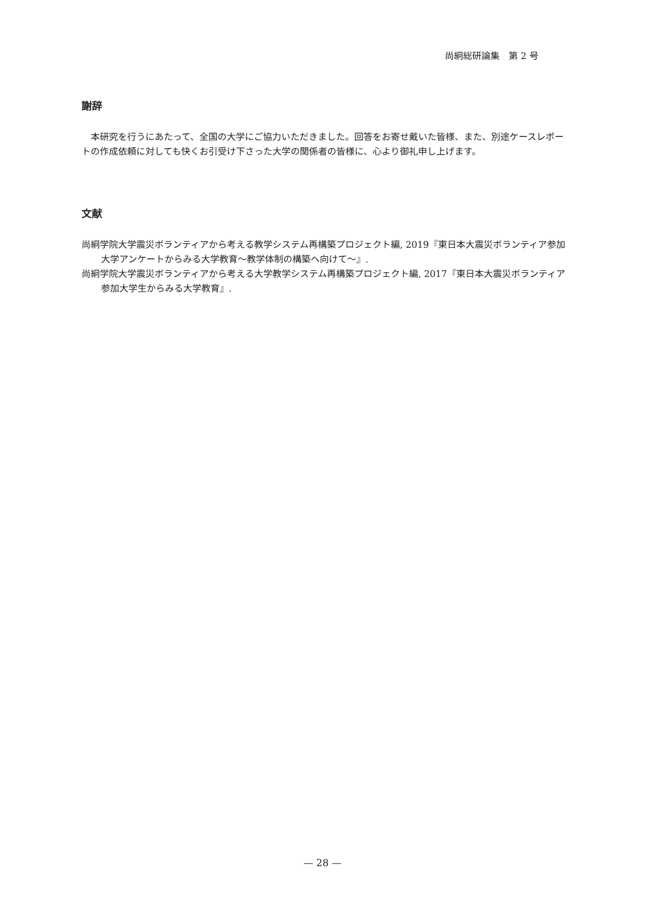尚絅総研論集　第 2 号
謝辞
　本研究を行うにあたって、全国の大学にご協力いただきました。回答をお寄せ戴いた皆様、また、別途ケースレポートの作成依頼に対しても快くお引受け下さった大学の関係者の皆様に、心より御礼申し上げます。
文献
尚絅学院大学震災ボランティアから考える教学システム再構築プロジェクト編, 2019『東日本大震災ボランティア参加大学アンケートからみる大学教育～教学体制の構築へ向けて～』.
尚絅学院大学震災ボランティアから考える大学教学システム再構築プロジェクト編, 2017『東日本大震災ボランティア参加大学生からみる大学教育』.
— 28 —